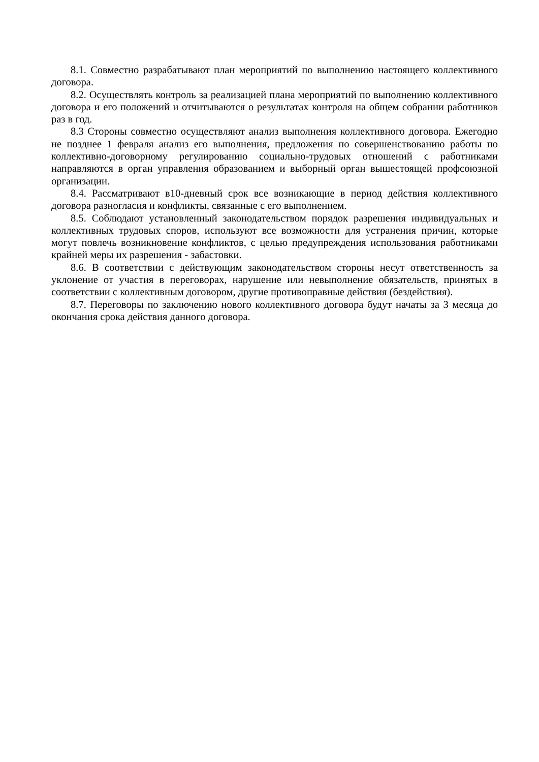8.1. Совместно разрабатывают план мероприятий по выполнению настоящего коллективного договора.
8.2. Осуществлять контроль за реализацией плана мероприятий по выполнению коллективного договора и его положений и отчитываются о результатах контроля на общем собрании работников раз в год.
8.3 Стороны совместно осуществляют анализ выполнения коллективного договора. Ежегодно не позднее 1 февраля анализ его выполнения, предложения по совершенствованию работы по коллективно-договорному регулированию социально-трудовых отношений с работниками направляются в орган управления образованием и выборный орган вышестоящей профсоюзной организации.
8.4. Рассматривают в10-дневный срок все возникающие в период действия коллективного договора разногласия и конфликты, связанные с его выполнением.
8.5. Соблюдают установленный законодательством порядок разрешения индивидуальных и коллективных трудовых споров, используют все возможности для устранения причин, которые могут повлечь возникновение конфликтов, с целью предупреждения использования работниками крайней меры их разрешения - забастовки.
8.6. В соответствии с действующим законодательством стороны несут ответственность за уклонение от участия в переговорах, нарушение или невыполнение обязательств, принятых в соответствии с коллективным договором, другие противоправные действия (бездействия).
8.7. Переговоры по заключению нового коллективного договора будут начаты за 3 месяца до окончания срока действия данного договора.